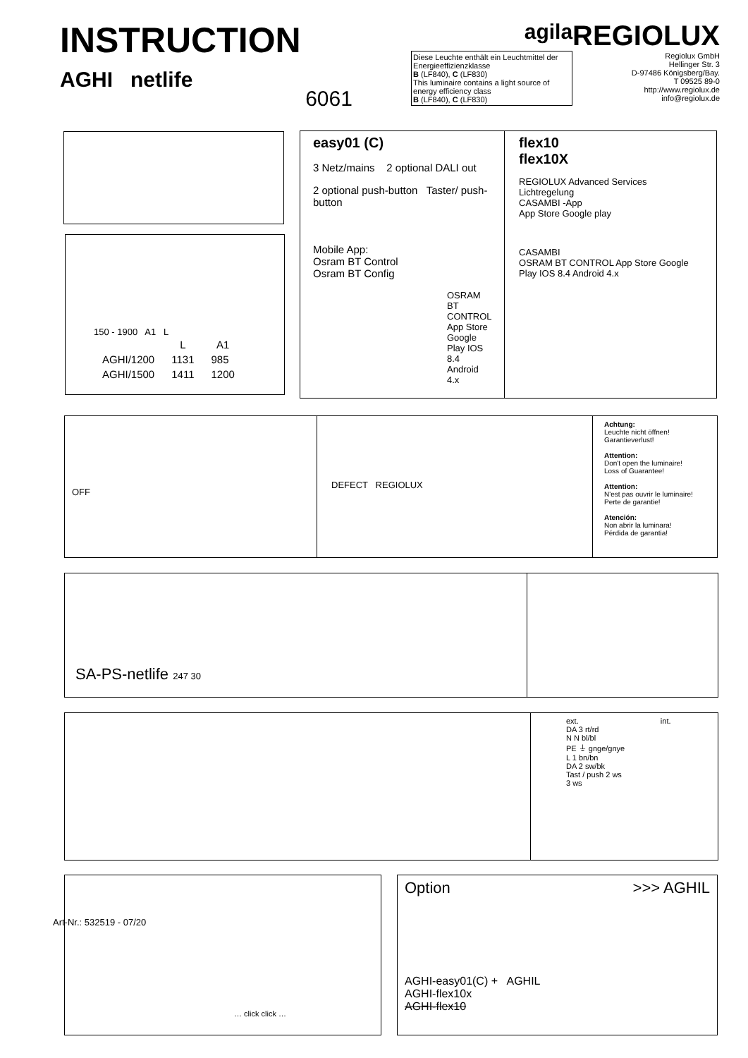INSTRUCTION
AGHI netlife
6061
agila
Diese Leuchte enthält ein Leuchtmittel der Energieeffizienzklasse
B (LF840), C (LF830)
This luminaire contains a light source of energy efficiency class
B (LF840), C (LF830)
REGIOLUX
Regiolux GmbH
Hellinger Str. 3
D-97486 Königsberg/Bay.
T 09525 89-0
http://www.regiolux.de
info@regiolux.de
150 - 1900 A1 L
| | L | A1 |
| --- | --- | --- |
| AGHI/1200 | 1131 | 985 |
| AGHI/1500 | 1411 | 1200 |
easy01 (C)
3 Netz/mains 2 optional DALI out
2 optional push-button Taster/ push-button
Mobile App:
Osram BT Control
Osram BT Config
OSRAM BT CONTROL App Store Google Play IOS 8.4 Android 4.x
flex10
flex10X
REGIOLUX Advanced Services Lichtregelung
CASAMBI -App
App Store Google play
CASAMBI
OSRAM BT CONTROL App Store Google Play IOS 8.4 Android 4.x
OFF
DEFECT REGIOLUX
Achtung:
Leuchte nicht öffnen!
Garantieverlust!
Attention:
Don't open the luminaire!
Loss of Guarantee!
Attention:
N'est pas ouvrir le luminaire!
Perte de garantie!
Atención:
Non abrir la luminara!
Pérdida de garantia!
SA-PS-netlife 247 30
ext. int.
DA 3 rt/rd
N N bl/bl
PE ⏚ gnge/gnye
L 1 bn/bn
DA 2 sw/bk
Tast / push 2 ws
3 ws
… click click …
Art-Nr.: 532519 - 07/20
Option >>> AGHIL
AGHI-easy01(C) + AGHIL
AGHI-flex10x
AGHI-flex10